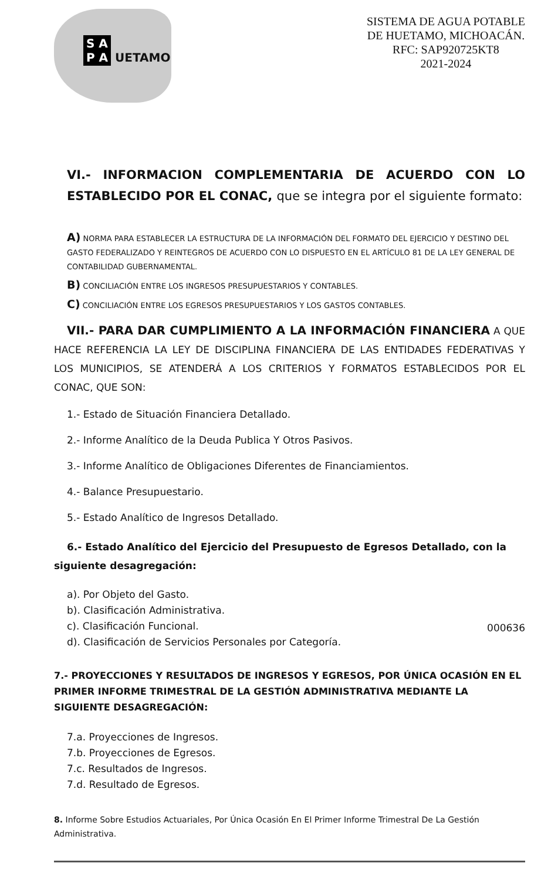S A
P A UETAMO
SISTEMA DE AGUA POTABLE
DE HUETAMO, MICHOACÁN.
RFC: SAP920725KT8
2021-2024
VI.- INFORMACION COMPLEMENTARIA DE ACUERDO CON LO ESTABLECIDO POR EL CONAC, que se integra por el siguiente formato:
A) NORMA PARA ESTABLECER LA ESTRUCTURA DE LA INFORMACIÓN DEL FORMATO DEL EJERCICIO Y DESTINO DEL GASTO FEDERALIZADO Y REINTEGROS DE ACUERDO CON LO DISPUESTO EN EL ARTÍCULO 81 DE LA LEY GENERAL DE CONTABILIDAD GUBERNAMENTAL.
B) CONCILIACIÓN ENTRE LOS INGRESOS PRESUPUESTARIOS Y CONTABLES.
C) CONCILIACIÓN ENTRE LOS EGRESOS PRESUPUESTARIOS Y LOS GASTOS CONTABLES.
VII.- PARA DAR CUMPLIMIENTO A LA INFORMACIÓN FINANCIERA A QUE HACE REFERENCIA LA LEY DE DISCIPLINA FINANCIERA DE LAS ENTIDADES FEDERATIVAS Y LOS MUNICIPIOS, SE ATENDERÁ A LOS CRITERIOS Y FORMATOS ESTABLECIDOS POR EL CONAC, QUE SON:
1.- Estado de Situación Financiera Detallado.
2.- Informe Analítico de la Deuda Publica Y Otros Pasivos.
3.- Informe Analítico de Obligaciones Diferentes de Financiamientos.
4.- Balance Presupuestario.
5.- Estado Analítico de Ingresos Detallado.
6.- Estado Analítico del Ejercicio del Presupuesto de Egresos Detallado, con la siguiente desagregación:
a). Por Objeto del Gasto.
b). Clasificación Administrativa.
c). Clasificación Funcional.
d). Clasificación de Servicios Personales por Categoría. 000636
7.- PROYECCIONES Y RESULTADOS DE INGRESOS Y EGRESOS, POR ÚNICA OCASIÓN EN EL PRIMER INFORME TRIMESTRAL DE LA GESTIÓN ADMINISTRATIVA MEDIANTE LA SIGUIENTE DESAGREGACIÓN:
7.a. Proyecciones de Ingresos.
7.b. Proyecciones de Egresos.
7.c. Resultados de Ingresos.
7.d. Resultado de Egresos.
8. Informe Sobre Estudios Actuariales, Por Única Ocasión En El Primer Informe Trimestral De La Gestión Administrativa.